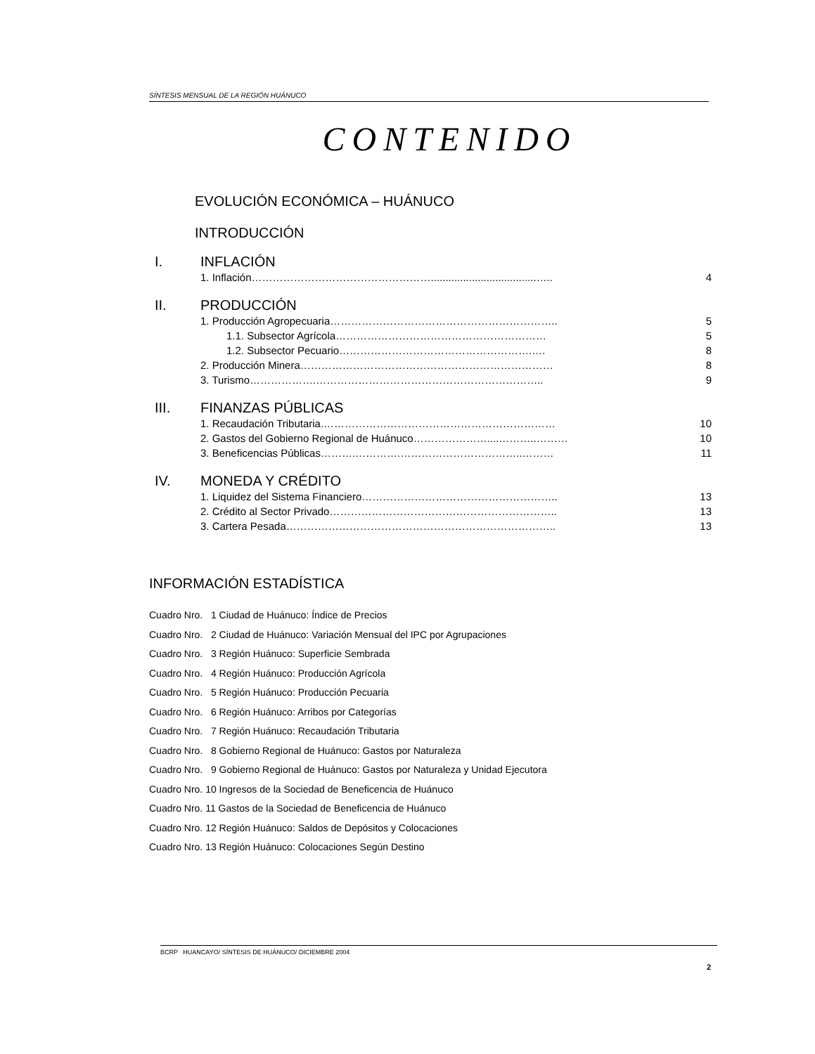SÍNTESIS MENSUAL DE LA REGIÓN HUÁNUCO
CONTENIDO
EVOLUCIÓN ECONÓMICA – HUÁNUCO
INTRODUCCIÓN
I. INFLACIÓN
1. Inflación……………………………………………....................................….. 4
II. PRODUCCIÓN
1. Producción Agropecuaria……………………………………………………….. 5
1.1. Subsector Agrícola…………………………………………………… 5
1.2. Subsector Pecuario……………………………………………….…. 8
2. Producción Minera……………………………………………………………… 8
3. Turismo……………….……………………………………………………….. 9
III. FINANZAS PÚBLICAS
1. Recaudación Tributaria.………………………………………………………… 10
2. Gastos del Gobierno Regional de Huánuco…………………....………..……… 10
3. Beneficencias Públicas……….………….……………………………..……… 11
IV. MONEDA Y CRÉDITO
1. Liquidez del Sistema Financiero……………………………………………….. 13
2. Crédito al Sector Privado……………………………………………………….. 13
3. Cartera Pesada………………………………………………………………….. 13
INFORMACIÓN ESTADÍSTICA
Cuadro Nro. 1 Ciudad de Huánuco: Índice de Precios
Cuadro Nro. 2 Ciudad de Huánuco: Variación Mensual del IPC por Agrupaciones
Cuadro Nro. 3 Región Huánuco: Superficie Sembrada
Cuadro Nro. 4 Región Huánuco: Producción Agrícola
Cuadro Nro. 5 Región Huánuco: Producción Pecuaria
Cuadro Nro. 6 Región Huánuco: Arribos por Categorías
Cuadro Nro. 7 Región Huánuco: Recaudación Tributaria
Cuadro Nro. 8 Gobierno Regional de Huánuco: Gastos por Naturaleza
Cuadro Nro. 9 Gobierno Regional de Huánuco: Gastos por Naturaleza y Unidad Ejecutora
Cuadro Nro. 10 Ingresos de la Sociedad de Beneficencia de Huánuco
Cuadro Nro. 11 Gastos de la Sociedad de Beneficencia de Huánuco
Cuadro Nro. 12 Región Huánuco: Saldos de Depósitos y Colocaciones
Cuadro Nro. 13 Región Huánuco: Colocaciones Según Destino
BCRP HUANCAYO/ SÍNTESIS DE HUÁNUCO/ DICIEMBRE 2004
2